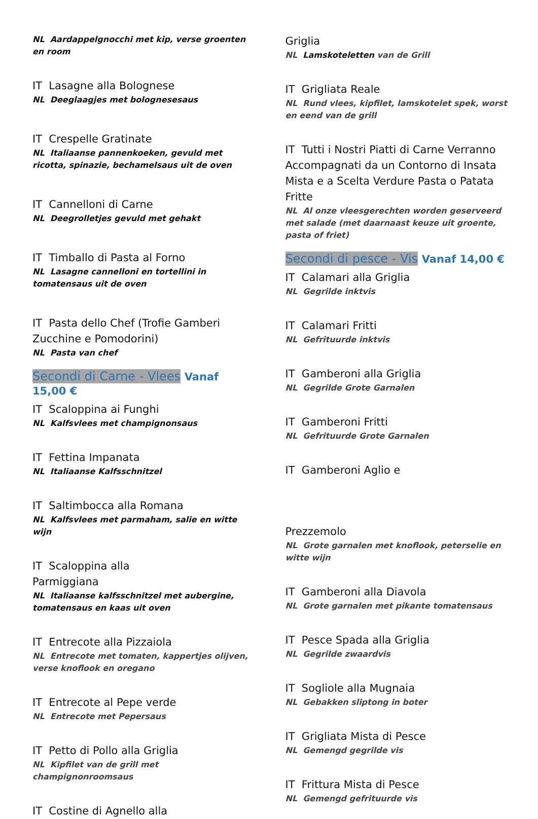NL Aardappelgnocchi met kip, verse groenten en room
IT Lasagne alla Bolognese
NL Deeglaagjes met bolognesesaus
IT Crespelle Gratinate
NL Italiaanse pannenkoeken, gevuld met ricotta, spinazie, bechamelsaus uit de oven
IT Cannelloni di Carne
NL Deegrolletjes gevuld met gehakt
IT Timballo di Pasta al Forno
NL Lasagne cannelloni en tortellini in tomatensaus uit de oven
IT Pasta dello Chef (Trofie Gamberi Zucchine e Pomodorini)
NL Pasta van chef
Secondi di Carne - Vlees Vanaf 15,00 €
IT Scaloppina ai Funghi
NL Kalfsvlees met champignonsaus
IT Fettina Impanata
NL Italiaanse Kalfsschnitzel
IT Saltimbocca alla Romana
NL Kalfsvlees met parmaham, salie en witte wijn
IT Scaloppina alla
Parmiggiana
NL Italiaanse kalfsschnitzel met aubergine, tomatensaus en kaas uit oven
IT Entrecote alla Pizzaiola
NL Entrecote met tomaten, kappertjes olijven, verse knoflook en oregano
IT Entrecote al Pepe verde
NL Entrecote met Pepersaus
IT Petto di Pollo alla Griglia
NL Kipfilet van de grill met champignonroomsaus
IT Costine di Agnello alla
Griglia
NL Lamskoteletten van de Grill
IT Grigliata Reale
NL Rund vlees, kipfilet, lamskotelet spek, worst en eend van de grill
IT Tutti i Nostri Piatti di Carne Verranno Accompagnati da un Contorno di Insata Mista e a Scelta Verdure Pasta o Patata Fritte
NL Al onze vleesgerechten worden geserveerd met salade (met daarnaast keuze uit groente, pasta of friet)
Secondi di pesce - Vis Vanaf 14,00 €
IT Calamari alla Griglia
NL Gegrilde inktvis
IT Calamari Fritti
NL Gefrituurde inktvis
IT Gamberoni alla Griglia
NL Gegrilde Grote Garnalen
IT Gamberoni Fritti
NL Gefrituurde Grote Garnalen
IT Gamberoni Aglio e
Prezzemolo
NL Grote garnalen met knoflook, peterselie en witte wijn
IT Gamberoni alla Diavola
NL Grote garnalen met pikante tomatensaus
IT Pesce Spada alla Griglia
NL Gegrilde zwaardvis
IT Sogliole alla Mugnaia
NL Gebakken sliptong in boter
IT Grigliata Mista di Pesce
NL Gemengd gegrilde vis
IT Frittura Mista di Pesce
NL Gemengd gefrituurde vis